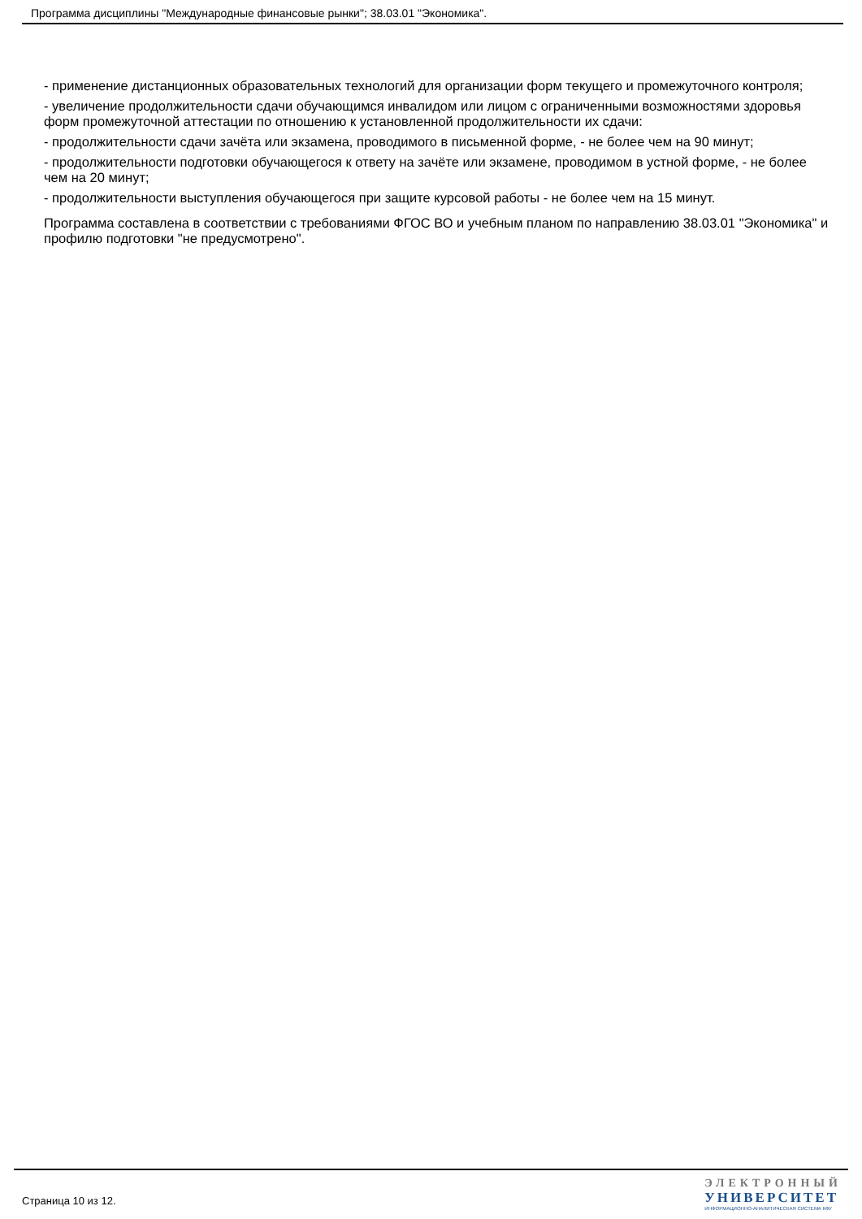Программа дисциплины "Международные финансовые рынки"; 38.03.01 "Экономика".
- применение дистанционных образовательных технологий для организации форм текущего и промежуточного контроля;
- увеличение продолжительности сдачи обучающимся инвалидом или лицом с ограниченными возможностями здоровья форм промежуточной аттестации по отношению к установленной продолжительности их сдачи:
- продолжительности сдачи зачёта или экзамена, проводимого в письменной форме, - не более чем на 90 минут;
- продолжительности подготовки обучающегося к ответу на зачёте или экзамене, проводимом в устной форме, - не более чем на 20 минут;
- продолжительности выступления обучающегося при защите курсовой работы - не более чем на 15 минут.
Программа составлена в соответствии с требованиями ФГОС ВО и учебным планом по направлению 38.03.01 "Экономика" и профилю подготовки "не предусмотрено".
Страница 10 из 12.
ЭЛЕКТРОННЫЙ
УНИВЕРСИТЕТ
ИНФОРМАЦИОННО-АНАЛИТИЧЕСКАЯ СИСТЕМА КФУ